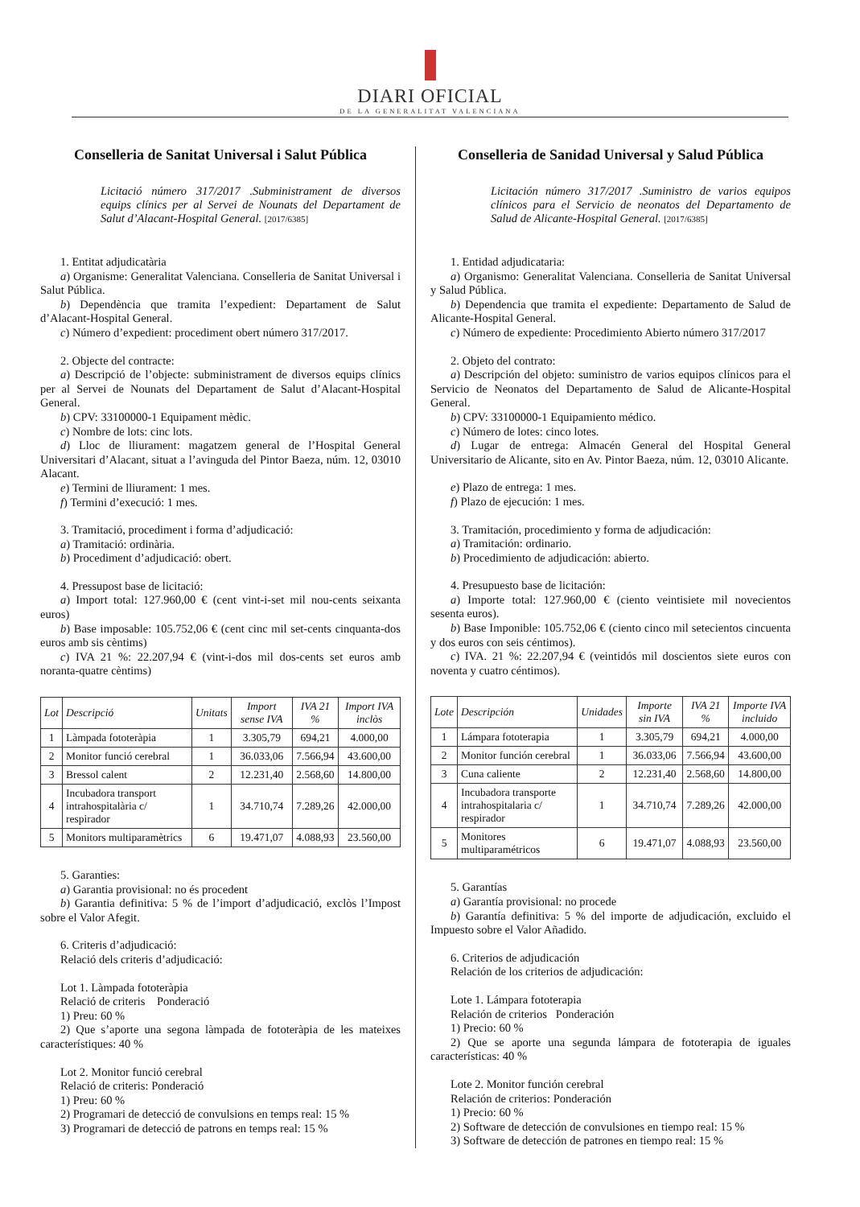DIARI OFICIAL
DE LA GENERALITAT VALENCIANA
Conselleria de Sanitat Universal i Salut Pública
Licitació número 317/2017 .Subministrament de diversos equips clínics per al Servei de Nounats del Departament de Salut d’Alacant-Hospital General. [2017/6385]
1. Entitat adjudicatària
a) Organisme: Generalitat Valenciana. Conselleria de Sanitat Universal i Salut Pública.
b) Dependència que tramita l’expedient: Departament de Salut d’Alacant-Hospital General.
c) Número d’expedient: procediment obert número 317/2017.
2. Objecte del contracte:
a) Descripció de l’objecte: subministrament de diversos equips clínics per al Servei de Nounats del Departament de Salut d’Alacant-Hospital General.
b) CPV: 33100000-1 Equipament mèdic.
c) Nombre de lots: cinc lots.
d) Lloc de lliurament: magatzem general de l’Hospital General Universitari d’Alacant, situat a l’avinguda del Pintor Baeza, núm. 12, 03010 Alacant.
e) Termini de lliurament: 1 mes.
f) Termini d’execució: 1 mes.
3. Tramitació, procediment i forma d’adjudicació:
a) Tramitació: ordinària.
b) Procediment d’adjudicació: obert.
4. Pressupost base de licitació:
a) Import total: 127.960,00 € (cent vint-i-set mil nou-cents seixanta euros)
b) Base imposable: 105.752,06 € (cent cinc mil set-cents cinquanta-dos euros amb sis cèntims)
c) IVA 21 %: 22.207,94 € (vint-i-dos mil dos-cents set euros amb noranta-quatre cèntims)
| Lot | Descripció | Unitats | Import sense IVA | IVA 21 % | Import IVA inclòs |
| --- | --- | --- | --- | --- | --- |
| 1 | Làmpada fototeràpia | 1 | 3.305,79 | 694,21 | 4.000,00 |
| 2 | Monitor funció cerebral | 1 | 36.033,06 | 7.566,94 | 43.600,00 |
| 3 | Bressol calent | 2 | 12.231,40 | 2.568,60 | 14.800,00 |
| 4 | Incubadora transport intrahospitalària c/ respirador | 1 | 34.710,74 | 7.289,26 | 42.000,00 |
| 5 | Monitors multiparamètrics | 6 | 19.471,07 | 4.088,93 | 23.560,00 |
5. Garanties:
a) Garantia provisional: no és procedent
b) Garantia definitiva: 5 % de l’import d’adjudicació, exclòs l’Impost sobre el Valor Afegit.
6. Criteris d’adjudicació:
Relació dels criteris d’adjudicació:
Lot 1. Làmpada fototeràpia
Relació de criteris Ponderació
1) Preu: 60 %
2) Que s’aporte una segona làmpada de fototeràpia de les mateixes característiques: 40 %
Lot 2. Monitor funció cerebral
Relació de criteris: Ponderació
1) Preu: 60 %
2) Programari de detecció de convulsions en temps real: 15 %
3) Programari de detecció de patrons en temps real: 15 %
Conselleria de Sanidad Universal y Salud Pública
Licitación número 317/2017 .Suministro de varios equipos clínicos para el Servicio de neonatos del Departamento de Salud de Alicante-Hospital General. [2017/6385]
1. Entidad adjudicataria:
a) Organismo: Generalitat Valenciana. Conselleria de Sanitat Universal y Salud Pública.
b) Dependencia que tramita el expediente: Departamento de Salud de Alicante-Hospital General.
c) Número de expediente: Procedimiento Abierto número 317/2017
2. Objeto del contrato:
a) Descripción del objeto: suministro de varios equipos clínicos para el Servicio de Neonatos del Departamento de Salud de Alicante-Hospital General.
b) CPV: 33100000-1 Equipamiento médico.
c) Número de lotes: cinco lotes.
d) Lugar de entrega: Almacén General del Hospital General Universitario de Alicante, sito en Av. Pintor Baeza, núm. 12, 03010 Alicante.
e) Plazo de entrega: 1 mes.
f) Plazo de ejecución: 1 mes.
3. Tramitación, procedimiento y forma de adjudicación:
a) Tramitación: ordinario.
b) Procedimiento de adjudicación: abierto.
4. Presupuesto base de licitación:
a) Importe total: 127.960,00 € (ciento veintisiete mil novecientos sesenta euros).
b) Base Imponible: 105.752,06 € (ciento cinco mil setecientos cincuenta y dos euros con seis céntimos).
c) IVA. 21 %: 22.207,94 € (veintidós mil doscientos siete euros con noventa y cuatro céntimos).
| Lote | Descripción | Unidades | Importe sin IVA | IVA 21 % | Importe IVA incluido |
| --- | --- | --- | --- | --- | --- |
| 1 | Lámpara fototerapia | 1 | 3.305,79 | 694,21 | 4.000,00 |
| 2 | Monitor función cerebral | 1 | 36.033,06 | 7.566,94 | 43.600,00 |
| 3 | Cuna caliente | 2 | 12.231,40 | 2.568,60 | 14.800,00 |
| 4 | Incubadora transporte intrahospitalaria c/ respirador | 1 | 34.710,74 | 7.289,26 | 42.000,00 |
| 5 | Monitores multiparamétricos | 6 | 19.471,07 | 4.088,93 | 23.560,00 |
5. Garantías
a) Garantía provisional: no procede
b) Garantía definitiva: 5 % del importe de adjudicación, excluido el Impuesto sobre el Valor Añadido.
6. Criterios de adjudicación
Relación de los criterios de adjudicación:
Lote 1. Lámpara fototerapia
Relación de criterios Ponderación
1) Precio: 60 %
2) Que se aporte una segunda lámpara de fototerapia de iguales características: 40 %
Lote 2. Monitor función cerebral
Relación de criterios: Ponderación
1) Precio: 60 %
2) Software de detección de convulsiones en tiempo real: 15 %
3) Software de detección de patrones en tiempo real: 15 %